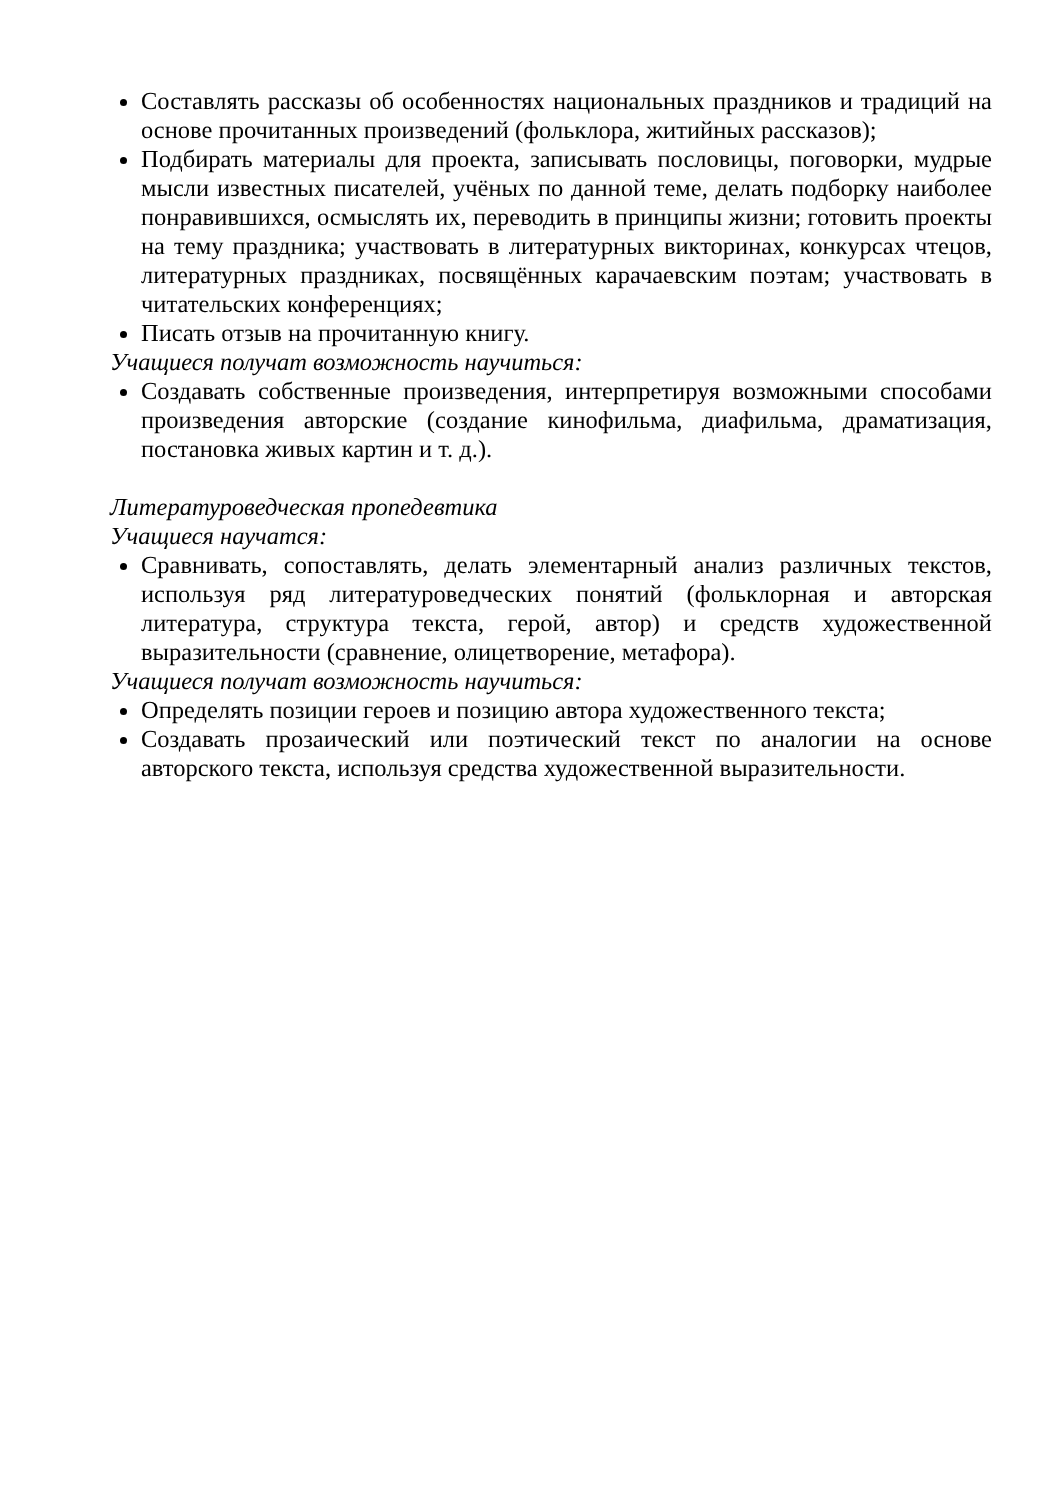Составлять рассказы об особенностях национальных праздников и традиций на основе прочитанных произведений (фольклора, житийных рассказов);
Подбирать материалы для проекта, записывать пословицы, поговорки, мудрые мысли известных писателей, учёных по данной теме, делать подборку наиболее понравившихся, осмыслять их, переводить в принципы жизни; готовить проекты на тему праздника; участвовать в литературных викторинах, конкурсах чтецов, литературных праздниках, посвящённых карачаевским поэтам; участвовать в читательских конференциях;
Писать отзыв на прочитанную книгу.
Учащиеся получат возможность научиться:
Создавать собственные произведения, интерпретируя возможными способами произведения авторские (создание кинофильма, диафильма, драматизация, постановка живых картин и т. д.).
Литературоведческая пропедевтика
Учащиеся научатся:
Сравнивать, сопоставлять, делать элементарный анализ различных текстов, используя ряд литературоведческих понятий (фольклорная и авторская литература, структура текста, герой, автор) и средств художественной выразительности (сравнение, олицетворение, метафора).
Учащиеся получат возможность научиться:
Определять позиции героев и позицию автора художественного текста;
Создавать прозаический или поэтический текст по аналогии на основе авторского текста, используя средства художественной выразительности.